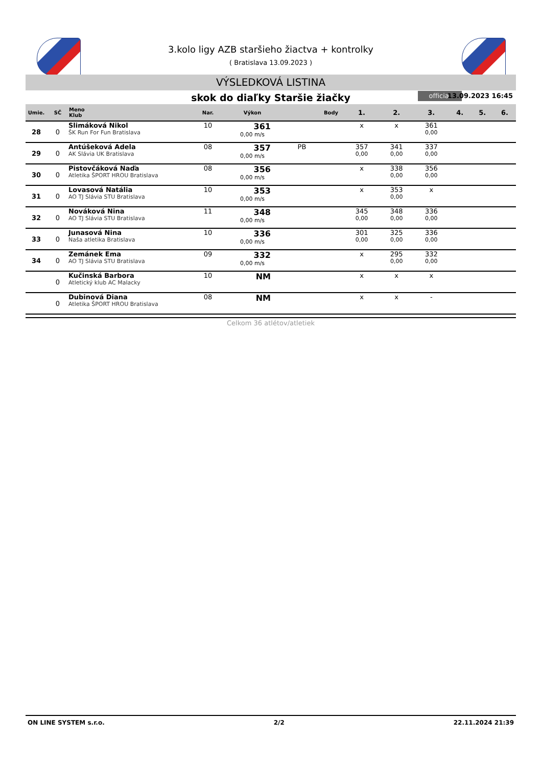3.kolo ligy AZB staršieho žiactva + kontrolky
( Bratislava 13.09.2023 )
VÝSLEDKOVÁ LISTINA
skok do diaľky Staršie žiačky
official 13.09.2023 16:45
| Umie. | SČ | Meno Klub | Nar. | Výkon | | Body | 1. | 2. | 3. | 4. | 5. | 6. |
| --- | --- | --- | --- | --- | --- | --- | --- | --- | --- | --- | --- | --- |
| 28 | 0 | Slimáková Nikol ŠK Run For Fun Bratislava | 10 | 361 0,00 m/s | | | x | x | 361 0,00 | | | |
| 29 | 0 | Antúšeková Adela AK Slávia UK Bratislava | 08 | 357 0,00 m/s | PB | | 357 0,00 | 341 0,00 | 337 0,00 | | | |
| 30 | 0 | Pistovčáková Naďa Atletika ŠPORT HROU Bratislava | 08 | 356 0,00 m/s | | | x | 338 0,00 | 356 0,00 | | | |
| 31 | 0 | Lovasová Natália AO TJ Slávia STU Bratislava | 10 | 353 0,00 m/s | | | x | 353 0,00 | x | | | |
| 32 | 0 | Nováková Nina AO TJ Slávia STU Bratislava | 11 | 348 0,00 m/s | | | 345 0,00 | 348 0,00 | 336 0,00 | | | |
| 33 | 0 | Junasová Nina Naša atletika Bratislava | 10 | 336 0,00 m/s | | | 301 0,00 | 325 0,00 | 336 0,00 | | | |
| 34 | 0 | Zemánek Ema AO TJ Slávia STU Bratislava | 09 | 332 0,00 m/s | | | x | 295 0,00 | 332 0,00 | | | |
| | 0 | Kučinská Barbora Atletický klub AC Malacky | 10 | NM | | | x | x | x | | | |
| | 0 | Dubinová Diana Atletika ŠPORT HROU Bratislava | 08 | NM | | | x | x | - | | | |
Celkom 36 atlétov/atletiek
ON LINE SYSTEM s.r.o. 2/2 22.11.2024 21:39